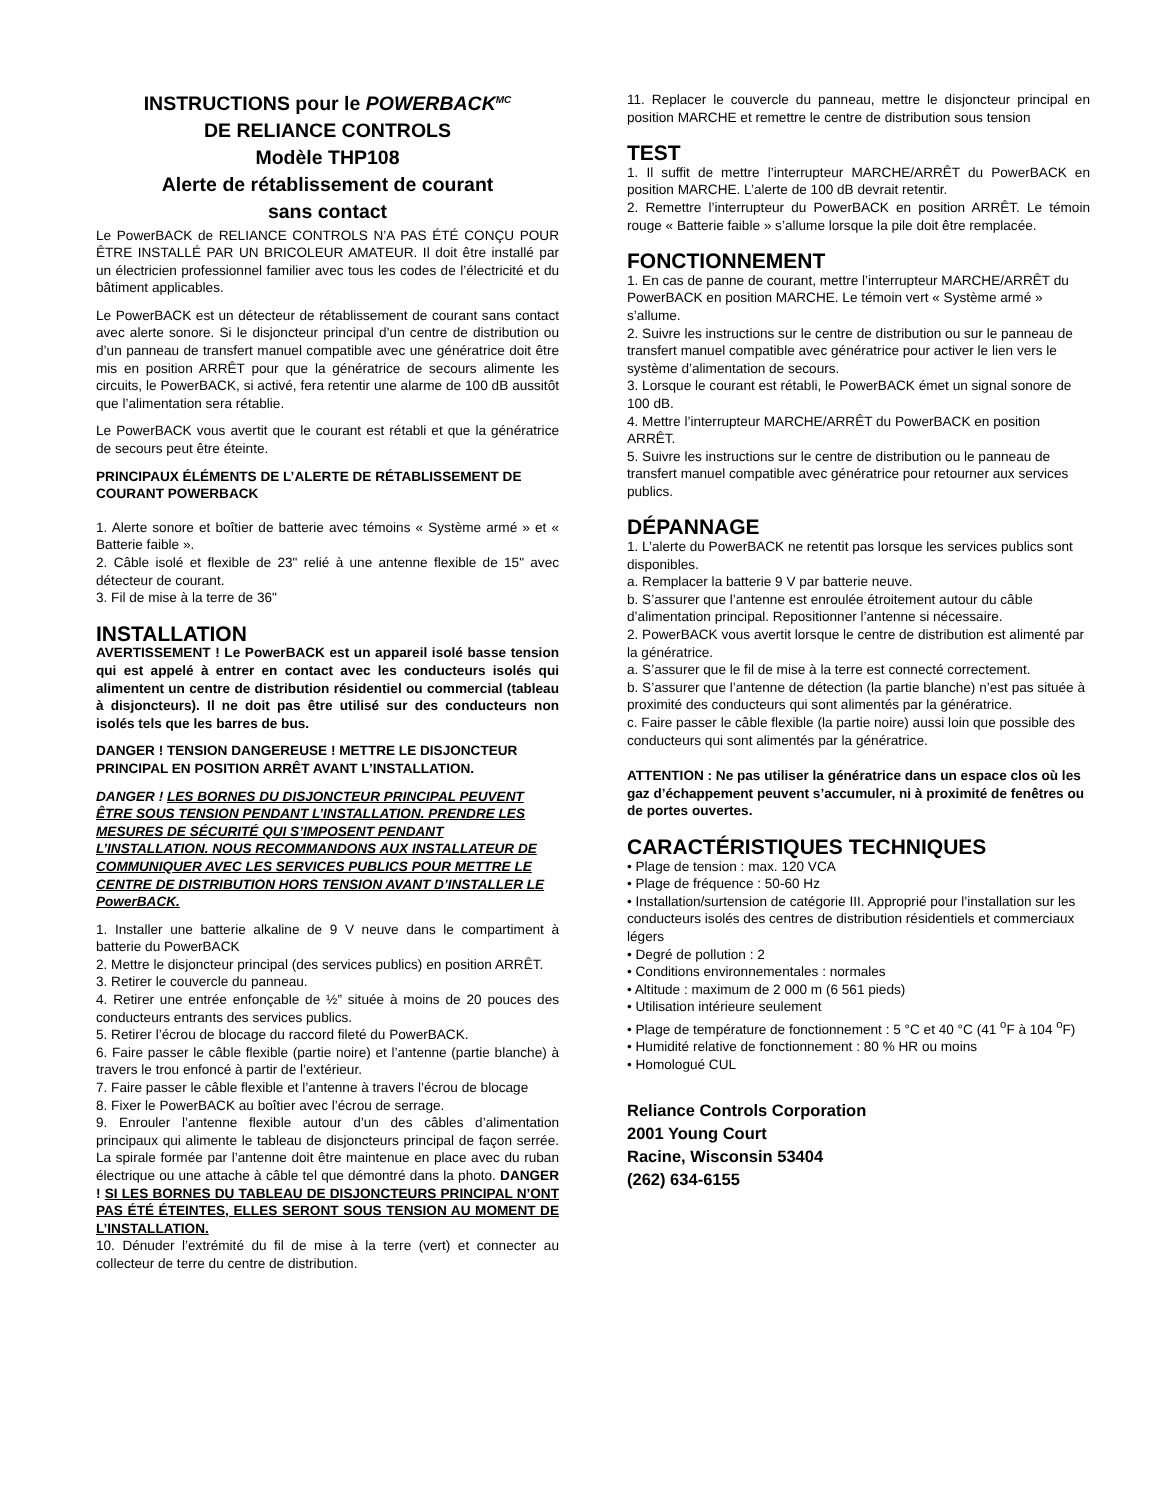INSTRUCTIONS pour le POWERBACK<sup>MC</sup>
DE RELIANCE CONTROLS
Modèle THP108
Alerte de rétablissement de courant
sans contact
Le PowerBACK de RELIANCE CONTROLS N’A PAS ÉTÉ CONÇU POUR ÊTRE INSTALLÉ PAR UN BRICOLEUR AMATEUR. Il doit être installé par un électricien professionnel familier avec tous les codes de l’électricité et du bâtiment applicables.
Le PowerBACK est un détecteur de rétablissement de courant sans contact avec alerte sonore. Si le disjoncteur principal d’un centre de distribution ou d’un panneau de transfert manuel compatible avec une génératrice doit être mis en position ARRÊT pour que la génératrice de secours alimente les circuits, le PowerBACK, si activé, fera retentir une alarme de 100 dB aussitôt que l’alimentation sera rétablie.
Le PowerBACK vous avertit que le courant est rétabli et que la génératrice de secours peut être éteinte.
PRINCIPAUX ÉLÉMENTS DE L’ALERTE DE RÉTABLISSEMENT DE COURANT POWERBACK
1. Alerte sonore et boîtier de batterie avec témoins « Système armé » et « Batterie faible ».
2. Câble isolé et flexible de 23" relié à une antenne flexible de 15" avec détecteur de courant.
3. Fil de mise à la terre de 36"
INSTALLATION
AVERTISSEMENT ! Le PowerBACK est un appareil isolé basse tension qui est appelé à entrer en contact avec les conducteurs isolés qui alimentent un centre de distribution résidentiel ou commercial (tableau à disjoncteurs). Il ne doit pas être utilisé sur des conducteurs non isolés tels que les barres de bus.
DANGER ! TENSION DANGEREUSE ! METTRE LE DISJONCTEUR PRINCIPAL EN POSITION ARRÊT AVANT L’INSTALLATION.
DANGER ! LES BORNES DU DISJONCTEUR PRINCIPAL PEUVENT ÊTRE SOUS TENSION PENDANT L’INSTALLATION. PRENDRE LES MESURES DE SÉCURITÉ QUI S’IMPOSENT PENDANT L’INSTALLATION. NOUS RECOMMANDONS AUX INSTALLATEUR DE COMMUNIQUER AVEC LES SERVICES PUBLICS POUR METTRE LE CENTRE DE DISTRIBUTION HORS TENSION AVANT D’INSTALLER LE PowerBACK.
1. Installer une batterie alkaline de 9 V neuve dans le compartiment à batterie du PowerBACK
2. Mettre le disjoncteur principal (des services publics) en position ARRÊT.
3. Retirer le couvercle du panneau.
4. Retirer une entrée enfonçable de ½” située à moins de 20 pouces des conducteurs entrants des services publics.
5. Retirer l’écrou de blocage du raccord fileté du PowerBACK.
6. Faire passer le câble flexible (partie noire) et l’antenne (partie blanche) à travers le trou enfoncé à partir de l’extérieur.
7. Faire passer le câble flexible et l’antenne à travers l’écrou de blocage
8. Fixer le PowerBACK au boîtier avec l’écrou de serrage.
9. Enrouler l’antenne flexible autour d’un des câbles d’alimentation principaux qui alimente le tableau de disjoncteurs principal de façon serrée. La spirale formée par l’antenne doit être maintenue en place avec du ruban électrique ou une attache à câble tel que démontré dans la photo. DANGER ! SI LES BORNES DU TABLEAU DE DISJONCTEURS PRINCIPAL N’ONT PAS ÉTÉ ÉTEINTES, ELLES SERONT SOUS TENSION AU MOMENT DE L’INSTALLATION.
10. Dénuder l’extrémité du fil de mise à la terre (vert) et connecter au collecteur de terre du centre de distribution.
11. Replacer le couvercle du panneau, mettre le disjoncteur principal en position MARCHE et remettre le centre de distribution sous tension
TEST
1. Il suffit de mettre l’interrupteur MARCHE/ARRÊT du PowerBACK en position MARCHE. L’alerte de 100 dB devrait retentir.
2. Remettre l’interrupteur du PowerBACK en position ARRÊT. Le témoin rouge « Batterie faible » s’allume lorsque la pile doit être remplacée.
FONCTIONNEMENT
1. En cas de panne de courant, mettre l’interrupteur MARCHE/ARRÊT du PowerBACK en position MARCHE. Le témoin vert « Système armé » s’allume.
2. Suivre les instructions sur le centre de distribution ou sur le panneau de transfert manuel compatible avec génératrice pour activer le lien vers le système d’alimentation de secours.
3. Lorsque le courant est rétabli, le PowerBACK émet un signal sonore de 100 dB.
4. Mettre l’interrupteur MARCHE/ARRÊT du PowerBACK en position ARRÊT.
5. Suivre les instructions sur le centre de distribution ou le panneau de transfert manuel compatible avec génératrice pour retourner aux services publics.
DÉPANNAGE
1. L’alerte du PowerBACK ne retentit pas lorsque les services publics sont disponibles.
a. Remplacer la batterie 9 V par batterie neuve.
b. S’assurer que l’antenne est enroulée étroitement autour du câble d’alimentation principal. Repositionner l’antenne si nécessaire.
2. PowerBACK vous avertit lorsque le centre de distribution est alimenté par la génératrice.
a. S’assurer que le fil de mise à la terre est connecté correctement.
b. S’assurer que l’antenne de détection (la partie blanche) n’est pas située à proximité des conducteurs qui sont alimentés par la génératrice.
c. Faire passer le câble flexible (la partie noire) aussi loin que possible des conducteurs qui sont alimentés par la génératrice.
ATTENTION : Ne pas utiliser la génératrice dans un espace clos où les gaz d’échappement peuvent s’accumuler, ni à proximité de fenêtres ou de portes ouvertes.
CARACTÉRISTIQUES TECHNIQUES
• Plage de tension : max. 120 VCA
• Plage de fréquence : 50-60 Hz
• Installation/surtension de catégorie III. Approprié pour l’installation sur les conducteurs isolés des centres de distribution résidentiels et commerciaux légers
• Degré de pollution : 2
• Conditions environnementales : normales
• Altitude : maximum de 2 000 m (6 561 pieds)
• Utilisation intérieure seulement
• Plage de température de fonctionnement : 5 °C et 40 °C (41 <sup>o</sup>F à 104 <sup>o</sup>F)
• Humidité relative de fonctionnement : 80 % HR ou moins
• Homologué CUL
Reliance Controls Corporation
2001 Young Court
Racine, Wisconsin 53404
(262) 634-6155